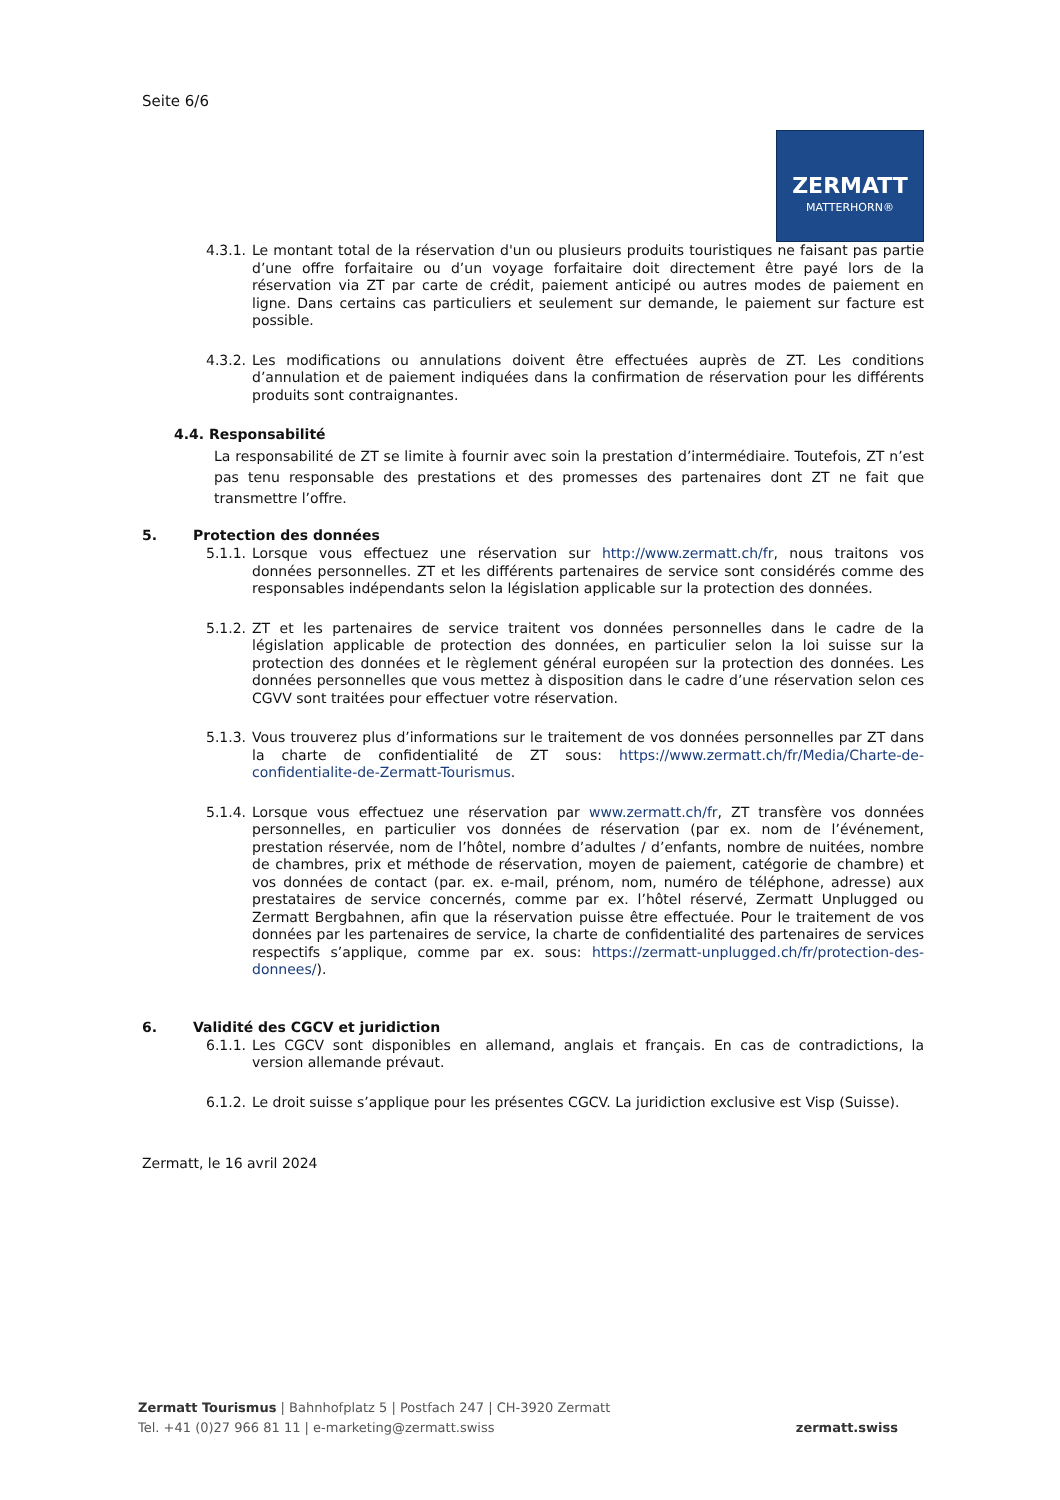Seite 6/6
ZERMATT
MATTERHORN®
4.3.1.
Le montant total de la réservation d'un ou plusieurs produits touristiques ne faisant pas partie d’une offre forfaitaire ou d’un voyage forfaitaire doit directement être payé lors de la réservation via ZT par carte de crédit, paiement anticipé ou autres modes de paiement en ligne. Dans certains cas particuliers et seulement sur demande, le paiement sur facture est possible.
4.3.2.
Les modifications ou annulations doivent être effectuées auprès de ZT. Les conditions d’annulation et de paiement indiquées dans la confirmation de réservation pour les différents produits sont contraignantes.
4.4. Responsabilité
La responsabilité de ZT se limite à fournir avec soin la prestation d’intermédiaire. Toutefois, ZT n’est pas tenu responsable des prestations et des promesses des partenaires dont ZT ne fait que transmettre l’offre.
5. Protection des données
5.1.1.
Lorsque vous effectuez une réservation sur http://www.zermatt.ch/fr, nous traitons vos données personnelles. ZT et les différents partenaires de service sont considérés comme des responsables indépendants selon la législation applicable sur la protection des données.
5.1.2.
ZT et les partenaires de service traitent vos données personnelles dans le cadre de la législation applicable de protection des données, en particulier selon la loi suisse sur la protection des données et le règlement général européen sur la protection des données. Les données personnelles que vous mettez à disposition dans le cadre d’une réservation selon ces CGVV sont traitées pour effectuer votre réservation.
5.1.3.
Vous trouverez plus d’informations sur le traitement de vos données personnelles par ZT dans la charte de confidentialité de ZT sous: https://www.zermatt.ch/fr/Media/Charte-de-confidentialite-de-Zermatt-Tourismus.
5.1.4.
Lorsque vous effectuez une réservation par www.zermatt.ch/fr, ZT transfère vos données personnelles, en particulier vos données de réservation (par ex. nom de l’événement, prestation réservée, nom de l’hôtel, nombre d’adultes / d’enfants, nombre de nuitées, nombre de chambres, prix et méthode de réservation, moyen de paiement, catégorie de chambre) et vos données de contact (par. ex. e-mail, prénom, nom, numéro de téléphone, adresse) aux prestataires de service concernés, comme par ex. l’hôtel réservé, Zermatt Unplugged ou Zermatt Bergbahnen, afin que la réservation puisse être effectuée. Pour le traitement de vos données par les partenaires de service, la charte de confidentialité des partenaires de services respectifs s’applique, comme par ex. sous: https://zermatt-unplugged.ch/fr/protection-des-donnees/).
6. Validité des CGCV et juridiction
6.1.1.
Les CGCV sont disponibles en allemand, anglais et français. En cas de contradictions, la version allemande prévaut.
6.1.2.
Le droit suisse s’applique pour les présentes CGCV. La juridiction exclusive est Visp (Suisse).
Zermatt, le 16 avril 2024
Zermatt Tourismus | Bahnhofplatz 5 | Postfach 247 | CH-3920 Zermatt
Tel. +41 (0)27 966 81 11 | e-marketing@zermatt.swiss
zermatt.swiss